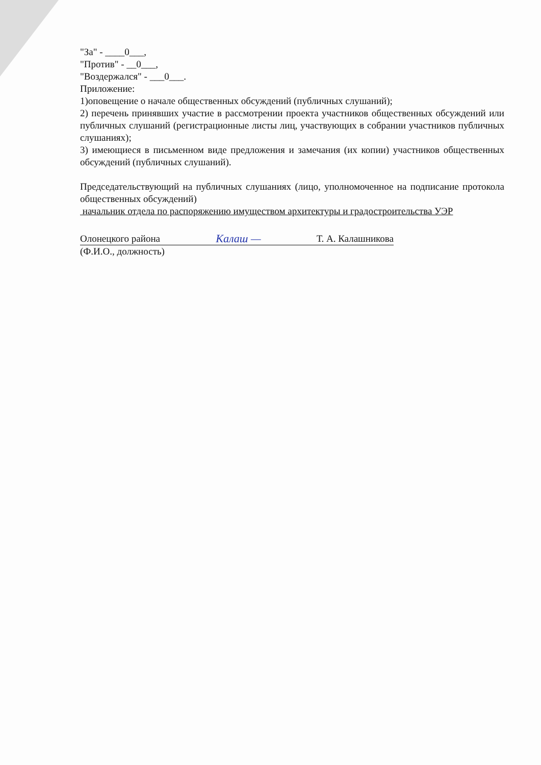"За" - ____0___,
"Против" - __0___,
"Воздержался" - ___0___.
Приложение:
1)оповещение о начале общественных обсуждений (публичных слушаний);
2) перечень принявших участие в рассмотрении проекта участников общественных обсуждений или публичных слушаний (регистрационные листы лиц, участвующих в собрании участников публичных слушаниях);
3) имеющиеся в письменном виде предложения и замечания (их копии) участников общественных обсуждений (публичных слушаний).
Председательствующий на публичных слушаниях (лицо, уполномоченное на подписание протокола общественных обсуждений)
начальник отдела по распоряжению имуществом архитектуры и градостроительства УЭР
Олонецкого района Калаш — Т. А. Калашникова
(Ф.И.О., должность)